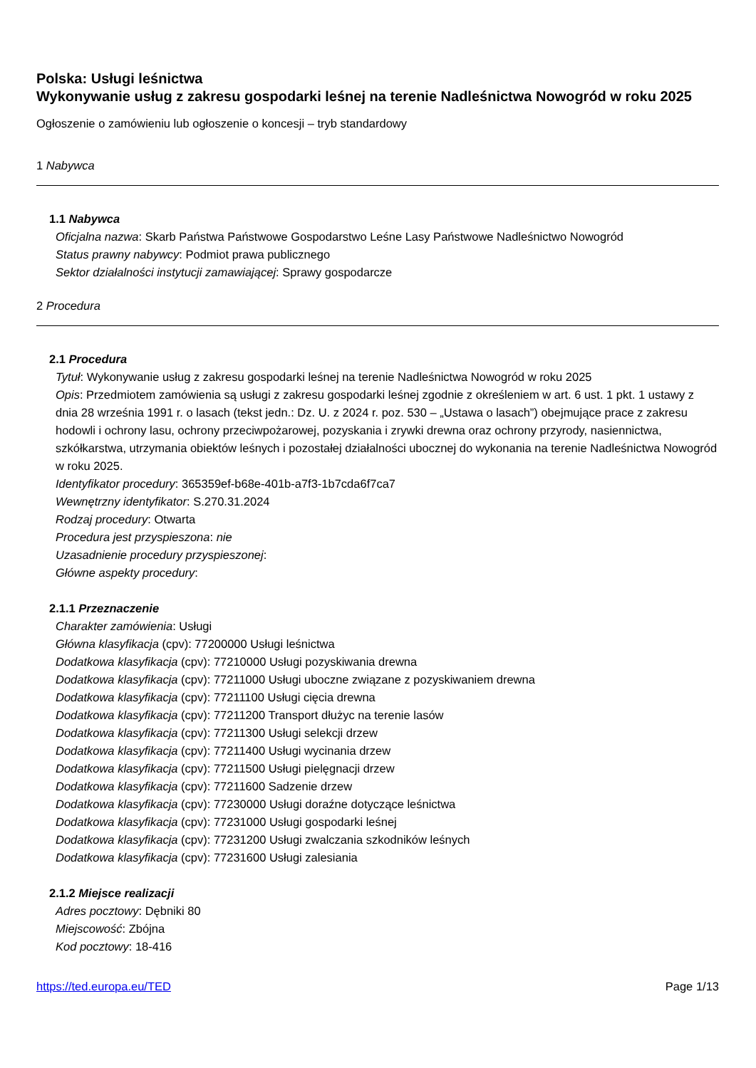Polska: Usługi leśnictwa
Wykonywanie usług z zakresu gospodarki leśnej na terenie Nadleśnictwa Nowogród w roku 2025
Ogłoszenie o zamówieniu lub ogłoszenie o koncesji – tryb standardowy
1 Nabywca
1.1 Nabywca
Oficjalna nazwa: Skarb Państwa Państwowe Gospodarstwo Leśne Lasy Państwowe Nadleśnictwo Nowogród
Status prawny nabywcy: Podmiot prawa publicznego
Sektor działalności instytucji zamawiającej: Sprawy gospodarcze
2 Procedura
2.1 Procedura
Tytuł: Wykonywanie usług z zakresu gospodarki leśnej na terenie Nadleśnictwa Nowogród w roku 2025
Opis: Przedmiotem zamówienia są usługi z zakresu gospodarki leśnej zgodnie z określeniem w art. 6 ust. 1 pkt. 1 ustawy z dnia 28 września 1991 r. o lasach (tekst jedn.: Dz. U. z 2024 r. poz. 530 – „Ustawa o lasach”) obejmujące prace z zakresu hodowli i ochrony lasu, ochrony przeciwpożarowej, pozyskania i zrywki drewna oraz ochrony przyrody, nasiennictwa, szkółkarstwa, utrzymania obiektów leśnych i pozostałej działalności ubocznej do wykonania na terenie Nadleśnictwa Nowogród w roku 2025.
Identyfikator procedury: 365359ef-b68e-401b-a7f3-1b7cda6f7ca7
Wewnętrzny identyfikator: S.270.31.2024
Rodzaj procedury: Otwarta
Procedura jest przyspieszona: nie
Uzasadnienie procedury przyspieszonej:
Główne aspekty procedury:
2.1.1 Przeznaczenie
Charakter zamówienia: Usługi
Główna klasyfikacja (cpv): 77200000 Usługi leśnictwa
Dodatkowa klasyfikacja (cpv): 77210000 Usługi pozyskiwania drewna
Dodatkowa klasyfikacja (cpv): 77211000 Usługi uboczne związane z pozyskiwaniem drewna
Dodatkowa klasyfikacja (cpv): 77211100 Usługi cięcia drewna
Dodatkowa klasyfikacja (cpv): 77211200 Transport dłużyc na terenie lasów
Dodatkowa klasyfikacja (cpv): 77211300 Usługi selekcji drzew
Dodatkowa klasyfikacja (cpv): 77211400 Usługi wycinania drzew
Dodatkowa klasyfikacja (cpv): 77211500 Usługi pielęgnacji drzew
Dodatkowa klasyfikacja (cpv): 77211600 Sadzenie drzew
Dodatkowa klasyfikacja (cpv): 77230000 Usługi doraźne dotyczące leśnictwa
Dodatkowa klasyfikacja (cpv): 77231000 Usługi gospodarki leśnej
Dodatkowa klasyfikacja (cpv): 77231200 Usługi zwalczania szkodników leśnych
Dodatkowa klasyfikacja (cpv): 77231600 Usługi zalesiania
2.1.2 Miejsce realizacji
Adres pocztowy: Dębniki 80
Miejscowość: Zbójna
Kod pocztowy: 18-416
https://ted.europa.eu/TED Page 1/13